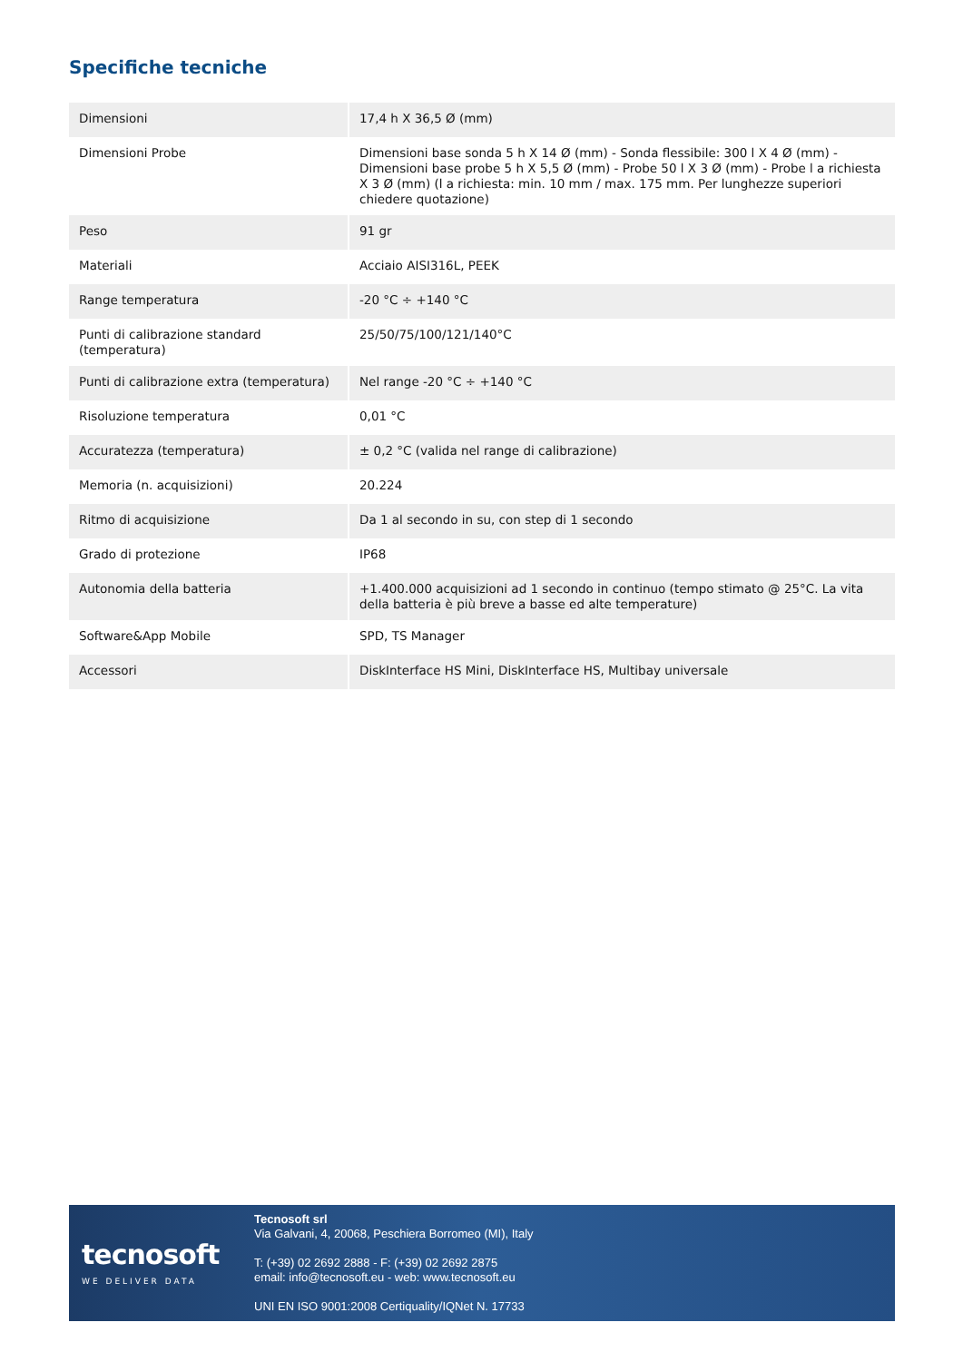Specifiche tecniche
| Dimensioni | 17,4 h X 36,5 Ø (mm) |
| Dimensioni Probe | Dimensioni base sonda 5 h X 14 Ø (mm) - Sonda flessibile: 300 l X 4 Ø (mm) - Dimensioni base probe 5 h X 5,5 Ø (mm) - Probe 50 l X 3 Ø (mm) - Probe l a richiesta X 3 Ø (mm) (l a richiesta: min. 10 mm / max. 175 mm. Per lunghezze superiori chiedere quotazione) |
| Peso | 91 gr |
| Materiali | Acciaio AISI316L, PEEK |
| Range temperatura | -20 °C ÷ +140 °C |
| Punti di calibrazione standard (temperatura) | 25/50/75/100/121/140°C |
| Punti di calibrazione extra (temperatura) | Nel range -20 °C ÷ +140 °C |
| Risoluzione temperatura | 0,01 °C |
| Accuratezza (temperatura) | ± 0,2 °C (valida nel range di calibrazione) |
| Memoria (n. acquisizioni) | 20.224 |
| Ritmo di acquisizione | Da 1 al secondo in su, con step di 1 secondo |
| Grado di protezione | IP68 |
| Autonomia della batteria | +1.400.000 acquisizioni ad 1 secondo in continuo (tempo stimato @ 25°C. La vita della batteria è più breve a basse ed alte temperature) |
| Software&App Mobile | SPD, TS Manager |
| Accessori | DiskInterface HS Mini, DiskInterface HS, Multibay universale |
tecnosoft
WE DELIVER DATA
Tecnosoft srl
Via Galvani, 4, 20068, Peschiera Borromeo (MI), Italy
T: (+39) 02 2692 2888 - F: (+39) 02 2692 2875
email: info@tecnosoft.eu - web: www.tecnosoft.eu
UNI EN ISO 9001:2008 Certiquality/IQNet N. 17733